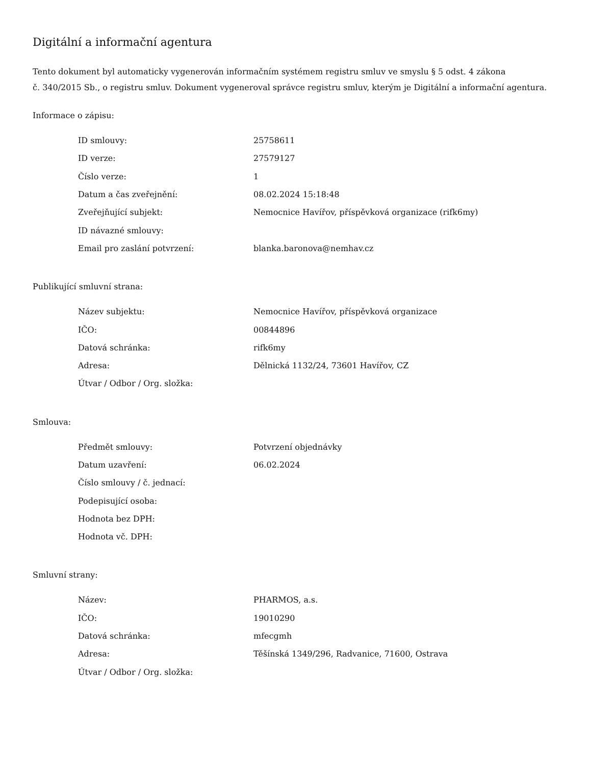Digitální a informační agentura
Tento dokument byl automaticky vygenerován informačním systémem registru smluv ve smyslu § 5 odst. 4 zákona
č. 340/2015 Sb., o registru smluv. Dokument vygeneroval správce registru smluv, kterým je Digitální a informační agentura.
Informace o zápisu:
| ID smlouvy: | 25758611 |
| ID verze: | 27579127 |
| Číslo verze: | 1 |
| Datum a čas zveřejnění: | 08.02.2024 15:18:48 |
| Zveřejňující subjekt: | Nemocnice Havířov, příspěvková organizace (rifk6my) |
| ID návazné smlouvy: | |
| Email pro zaslání potvrzení: | blanka.baronova@nemhav.cz |
Publikující smluvní strana:
| Název subjektu: | Nemocnice Havířov, příspěvková organizace |
| IČO: | 00844896 |
| Datová schránka: | rifk6my |
| Adresa: | Dělnická 1132/24, 73601 Havířov, CZ |
| Útvar / Odbor / Org. složka: | |
Smlouva:
| Předmět smlouvy: | Potvrzení objednávky |
| Datum uzavření: | 06.02.2024 |
| Číslo smlouvy / č. jednací: | |
| Podepisující osoba: | |
| Hodnota bez DPH: | |
| Hodnota vč. DPH: | |
Smluvní strany:
| Název: | PHARMOS, a.s. |
| IČO: | 19010290 |
| Datová schránka: | mfecgmh |
| Adresa: | Těšínská 1349/296, Radvanice, 71600, Ostrava |
| Útvar / Odbor / Org. složka: | |